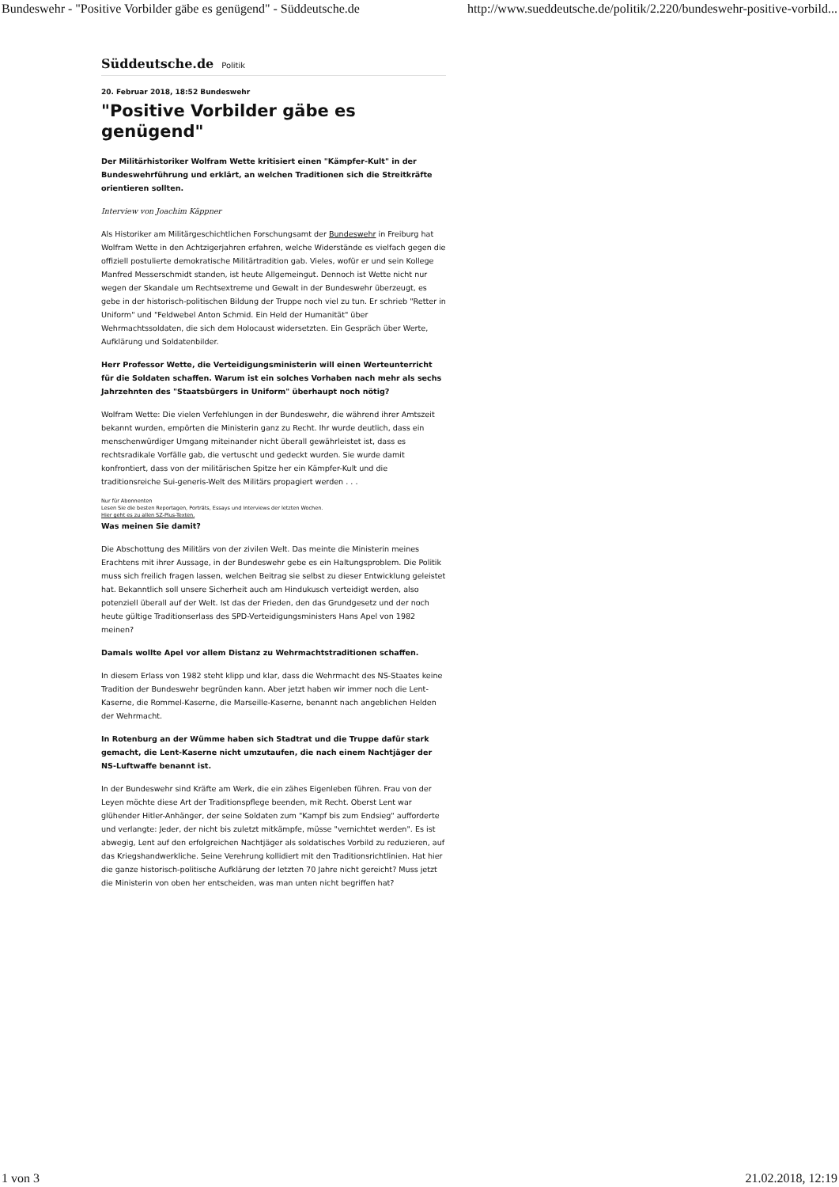Bundeswehr - "Positive Vorbilder gäbe es genügend" - Süddeutsche.de http://www.sueddeutsche.de/politik/2.220/bundeswehr-positive-vorbild...
Süddeutsche.de Politik
20. Februar 2018, 18:52 Bundeswehr
"Positive Vorbilder gäbe es genügend"
Der Militärhistoriker Wolfram Wette kritisiert einen "Kämpfer-Kult" in der Bundeswehrführung und erklärt, an welchen Traditionen sich die Streitkräfte orientieren sollten.
Interview von Joachim Käppner
Als Historiker am Militärgeschichtlichen Forschungsamt der Bundeswehr in Freiburg hat Wolfram Wette in den Achtzigerjahren erfahren, welche Widerstände es vielfach gegen die offiziell postulierte demokratische Militärtradition gab. Vieles, wofür er und sein Kollege Manfred Messerschmidt standen, ist heute Allgemeingut. Dennoch ist Wette nicht nur wegen der Skandale um Rechtsextreme und Gewalt in der Bundeswehr überzeugt, es gebe in der historisch-politischen Bildung der Truppe noch viel zu tun. Er schrieb "Retter in Uniform" und "Feldwebel Anton Schmid. Ein Held der Humanität" über Wehrmachtssoldaten, die sich dem Holocaust widersetzten. Ein Gespräch über Werte, Aufklärung und Soldatenbilder.
Herr Professor Wette, die Verteidigungsministerin will einen Werteunterricht für die Soldaten schaffen. Warum ist ein solches Vorhaben nach mehr als sechs Jahrzehnten des "Staatsbürgers in Uniform" überhaupt noch nötig?
Wolfram Wette: Die vielen Verfehlungen in der Bundeswehr, die während ihrer Amtszeit bekannt wurden, empörten die Ministerin ganz zu Recht. Ihr wurde deutlich, dass ein menschenwürdiger Umgang miteinander nicht überall gewährleistet ist, dass es rechtsradikale Vorfälle gab, die vertuscht und gedeckt wurden. Sie wurde damit konfrontiert, dass von der militärischen Spitze her ein Kämpfer-Kult und die traditionsreiche Sui-generis-Welt des Militärs propagiert werden . . .
Nur für Abonnenten
Lesen Sie die besten Reportagen, Porträts, Essays und Interviews der letzten Wochen.
Hier geht es zu allen SZ-Plus-Texten.
Was meinen Sie damit?
Die Abschottung des Militärs von der zivilen Welt. Das meinte die Ministerin meines Erachtens mit ihrer Aussage, in der Bundeswehr gebe es ein Haltungsproblem. Die Politik muss sich freilich fragen lassen, welchen Beitrag sie selbst zu dieser Entwicklung geleistet hat. Bekanntlich soll unsere Sicherheit auch am Hindukusch verteidigt werden, also potenziell überall auf der Welt. Ist das der Frieden, den das Grundgesetz und der noch heute gültige Traditionserlass des SPD-Verteidigungsministers Hans Apel von 1982 meinen?
Damals wollte Apel vor allem Distanz zu Wehrmachtstraditionen schaffen.
In diesem Erlass von 1982 steht klipp und klar, dass die Wehrmacht des NS-Staates keine Tradition der Bundeswehr begründen kann. Aber jetzt haben wir immer noch die Lent-Kaserne, die Rommel-Kaserne, die Marseille-Kaserne, benannt nach angeblichen Helden der Wehrmacht.
In Rotenburg an der Wümme haben sich Stadtrat und die Truppe dafür stark gemacht, die Lent-Kaserne nicht umzutaufen, die nach einem Nachtjäger der NS-Luftwaffe benannt ist.
In der Bundeswehr sind Kräfte am Werk, die ein zähes Eigenleben führen. Frau von der Leyen möchte diese Art der Traditionspflege beenden, mit Recht. Oberst Lent war glühender Hitler-Anhänger, der seine Soldaten zum "Kampf bis zum Endsieg" aufforderte und verlangte: Jeder, der nicht bis zuletzt mitkämpfe, müsse "vernichtet werden". Es ist abwegig, Lent auf den erfolgreichen Nachtjäger als soldatisches Vorbild zu reduzieren, auf das Kriegshandwerkliche. Seine Verehrung kollidiert mit den Traditionsrichtlinien. Hat hier die ganze historisch-politische Aufklärung der letzten 70 Jahre nicht gereicht? Muss jetzt die Ministerin von oben her entscheiden, was man unten nicht begriffen hat?
1 von 3 21.02.2018, 12:19